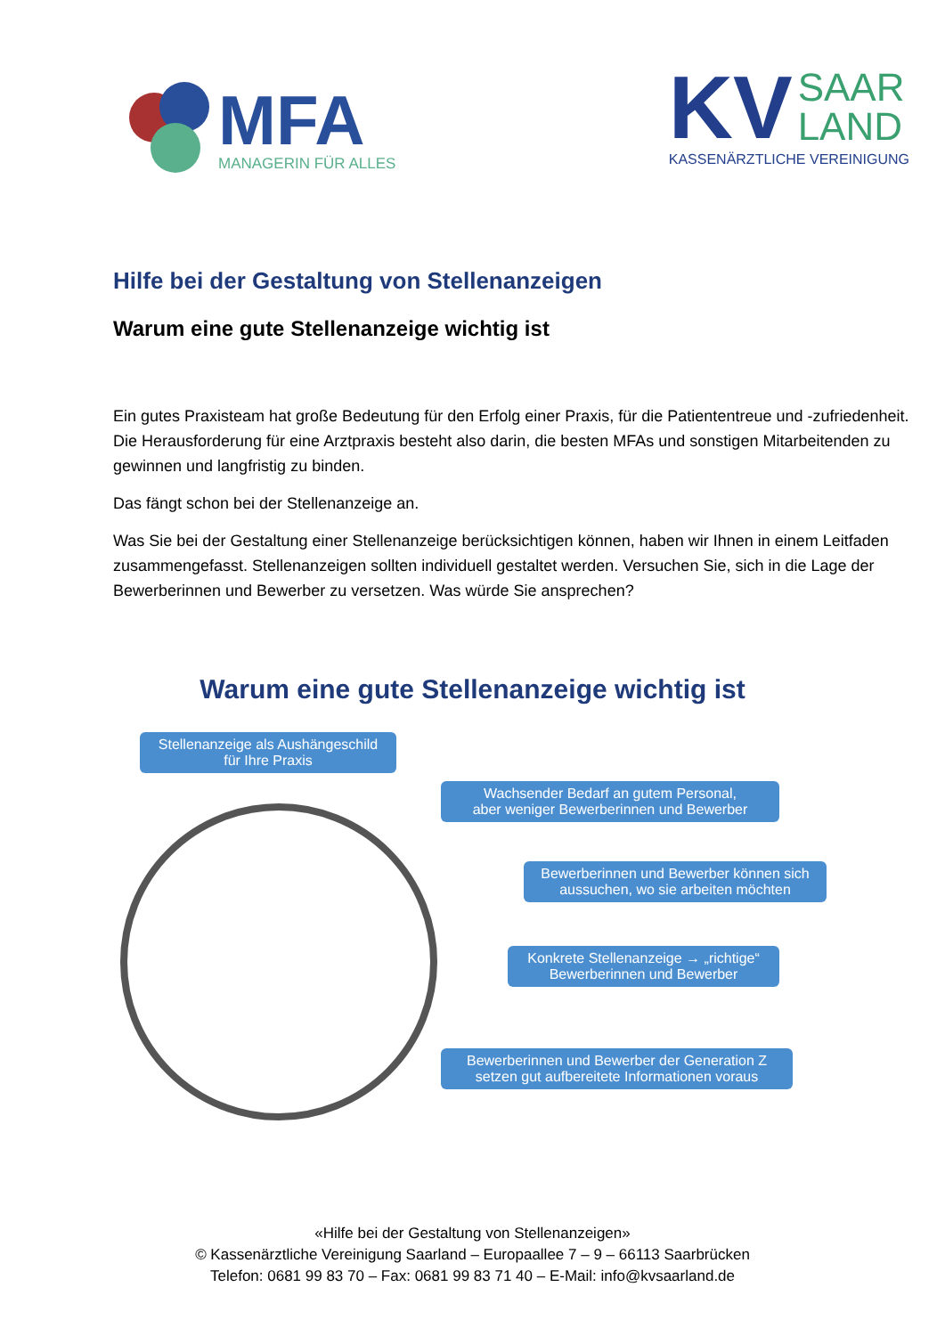MFA
MANAGERIN FÜR ALLES
KV SAAR
LAND
KASSENÄRZTLICHE VEREINIGUNG
Hilfe bei der Gestaltung von Stellenanzeigen
Warum eine gute Stellenanzeige wichtig ist
Ein gutes Praxisteam hat große Bedeutung für den Erfolg einer Praxis, für die Patiententreue und -zufriedenheit. Die Herausforderung für eine Arztpraxis besteht also darin, die besten MFAs und sonstigen Mitarbeitenden zu gewinnen und langfristig zu binden.
Das fängt schon bei der Stellenanzeige an.
Was Sie bei der Gestaltung einer Stellenanzeige berücksichtigen können, haben wir Ihnen in einem Leitfaden zusammengefasst. Stellenanzeigen sollten individuell gestaltet werden. Versuchen Sie, sich in die Lage der Bewerberinnen und Bewerber zu versetzen. Was würde Sie ansprechen?
Warum eine gute Stellenanzeige wichtig ist
Stellenanzeige als Aushängeschild
für Ihre Praxis
Wachsender Bedarf an gutem Personal,
aber weniger Bewerberinnen und Bewerber
Bewerberinnen und Bewerber können sich
aussuchen, wo sie arbeiten möchten
Konkrete Stellenanzeige → „richtige“
Bewerberinnen und Bewerber
Bewerberinnen und Bewerber der Generation Z
setzen gut aufbereitete Informationen voraus
«Hilfe bei der Gestaltung von Stellenanzeigen»
© Kassenärztliche Vereinigung Saarland – Europaallee 7 – 9 – 66113 Saarbrücken
Telefon: 0681 99 83 70 – Fax: 0681 99 83 71 40 – E-Mail: info@kvsaarland.de